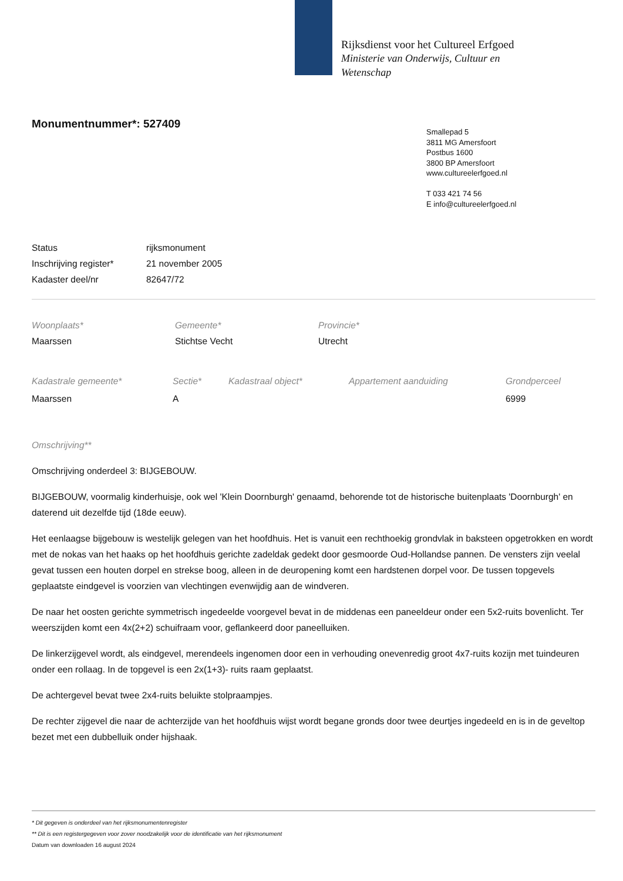Rijksdienst voor het Cultureel Erfgoed
Ministerie van Onderwijs, Cultuur en
Wetenschap
Monumentnummer*: 527409
Smallepad 5
3811 MG Amersfoort
Postbus 1600
3800 BP Amersfoort
www.cultureelerfgoed.nl
T 033 421 74 56
E info@cultureelerfgoed.nl
| Status | rijksmonument |
| Inschrijving register* | 21 november 2005 |
| Kadaster deel/nr | 82647/72 |
| Woonplaats* | Gemeente* | Provincie* |
| Maarssen | Stichtse Vecht | Utrecht |
| Kadastrale gemeente* | Sectie* | Kadastraal object* | Appartement aanduiding | Grondperceel |
| Maarssen | A | | | 6999 |
Omschrijving**
Omschrijving onderdeel 3: BIJGEBOUW.
BIJGEBOUW, voormalig kinderhuisje, ook wel 'Klein Doornburgh' genaamd, behorende tot de historische buitenplaats 'Doornburgh' en daterend uit dezelfde tijd (18de eeuw).
Het eenlaagse bijgebouw is westelijk gelegen van het hoofdhuis. Het is vanuit een rechthoekig grondvlak in baksteen opgetrokken en wordt met de nokas van het haaks op het hoofdhuis gerichte zadeldak gedekt door gesmoorde Oud-Hollandse pannen. De vensters zijn veelal gevat tussen een houten dorpel en strekse boog, alleen in de deuropening komt een hardstenen dorpel voor. De tussen topgevels geplaatste eindgevel is voorzien van vlechtingen evenwijdig aan de windveren.
De naar het oosten gerichte symmetrisch ingedeelde voorgevel bevat in de middenas een paneeldeur onder een 5x2-ruits bovenlicht. Ter weerszijden komt een 4x(2+2) schuifraam voor, geflankeerd door paneelluiken.
De linkerzijgevel wordt, als eindgevel, merendeels ingenomen door een in verhouding onevenredig groot 4x7-ruits kozijn met tuindeuren onder een rollaag. In de topgevel is een 2x(1+3)- ruits raam geplaatst.
De achtergevel bevat twee 2x4-ruits beluikte stolpraampjes.
De rechter zijgevel die naar de achterzijde van het hoofdhuis wijst wordt begane gronds door twee deurtjes ingedeeld en is in de geveltop bezet met een dubbelluik onder hijshaak.
* Dit gegeven is onderdeel van het rijksmonumentenregister
** Dit is een registergegeven voor zover noodzakelijk voor de identificatie van het rijksmonument
Datum van downloaden 16 august 2024